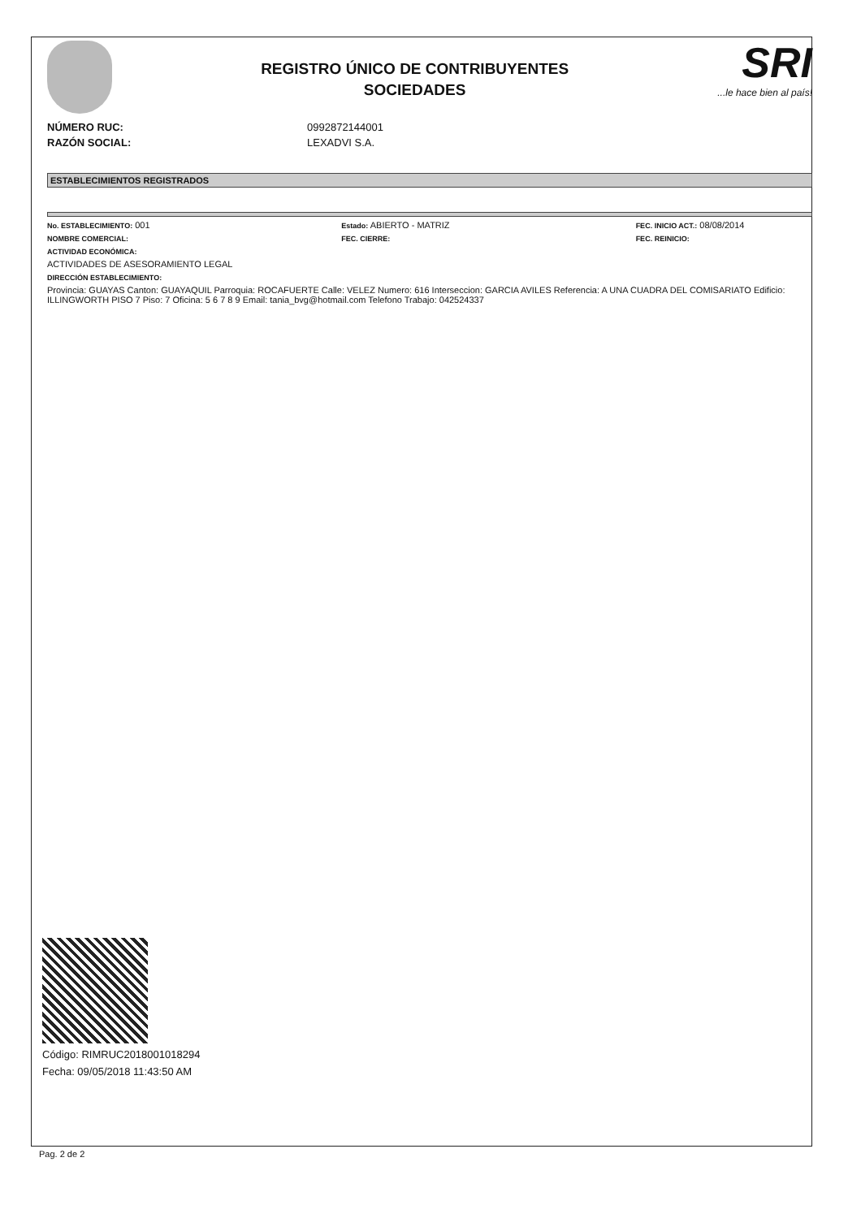REGISTRO ÚNICO DE CONTRIBUYENTES
SOCIEDADES
SRI...le hace bien al país!
NÚMERO RUC: 0992872144001
RAZÓN SOCIAL: LEXADVI S.A.
ESTABLECIMIENTOS REGISTRADOS
No. ESTABLECIMIENTO: 001
Estado: ABIERTO - MATRIZ
FEC. INICIO ACT.: 08/08/2014
NOMBRE COMERCIAL: FEC. CIERRE: FEC. REINICIO:
ACTIVIDAD ECONÓMICA:
ACTIVIDADES DE ASESORAMIENTO LEGAL
DIRECCIÓN ESTABLECIMIENTO:
Provincia: GUAYAS Canton: GUAYAQUIL Parroquia: ROCAFUERTE Calle: VELEZ Numero: 616 Interseccion: GARCIA AVILES Referencia: A UNA CUADRA DEL COMISARIATO Edificio: ILLINGWORTH PISO 7 Piso: 7 Oficina: 5 6 7 8 9 Email: tania_bvg@hotmail.com Telefono Trabajo: 042524337
Código: RIMRUC2018001018294
Fecha: 09/05/2018 11:43:50 AM
Pag. 2 de 2